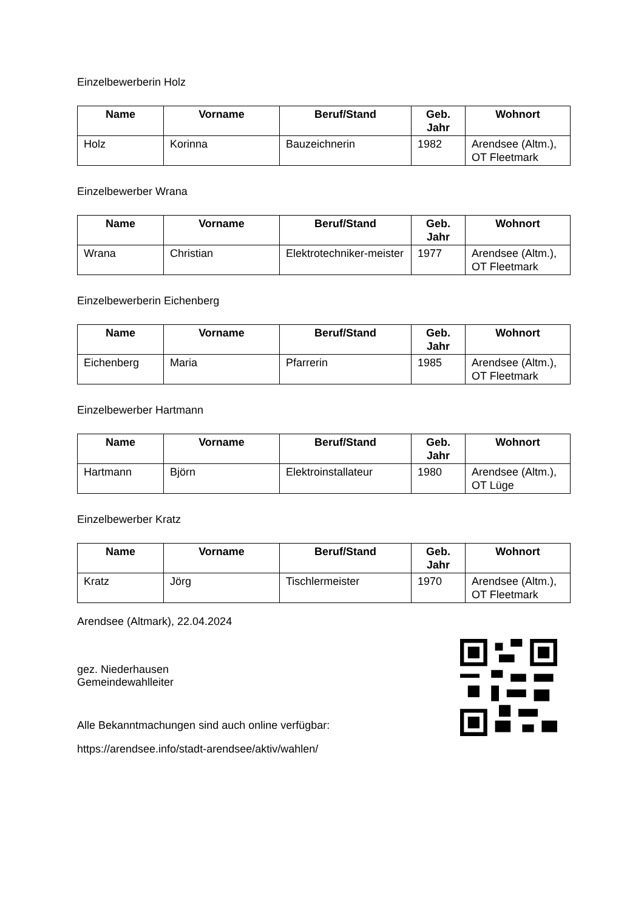Einzelbewerberin Holz
| Name | Vorname | Beruf/Stand | Geb. Jahr | Wohnort |
| --- | --- | --- | --- | --- |
| Holz | Korinna | Bauzeichnerin | 1982 | Arendsee (Altm.), OT Fleetmark |
Einzelbewerber Wrana
| Name | Vorname | Beruf/Stand | Geb. Jahr | Wohnort |
| --- | --- | --- | --- | --- |
| Wrana | Christian | Elektrotechniker-meister | 1977 | Arendsee (Altm.), OT Fleetmark |
Einzelbewerberin Eichenberg
| Name | Vorname | Beruf/Stand | Geb. Jahr | Wohnort |
| --- | --- | --- | --- | --- |
| Eichenberg | Maria | Pfarrerin | 1985 | Arendsee (Altm.), OT Fleetmark |
Einzelbewerber Hartmann
| Name | Vorname | Beruf/Stand | Geb. Jahr | Wohnort |
| --- | --- | --- | --- | --- |
| Hartmann | Björn | Elektroinstallateur | 1980 | Arendsee (Altm.), OT Lüge |
Einzelbewerber Kratz
| Name | Vorname | Beruf/Stand | Geb. Jahr | Wohnort |
| --- | --- | --- | --- | --- |
| Kratz | Jörg | Tischlermeister | 1970 | Arendsee (Altm.), OT Fleetmark |
Arendsee (Altmark), 22.04.2024
gez. Niederhausen
Gemeindewahlleiter
Alle Bekanntmachungen sind auch online verfügbar:
https://arendsee.info/stadt-arendsee/aktiv/wahlen/